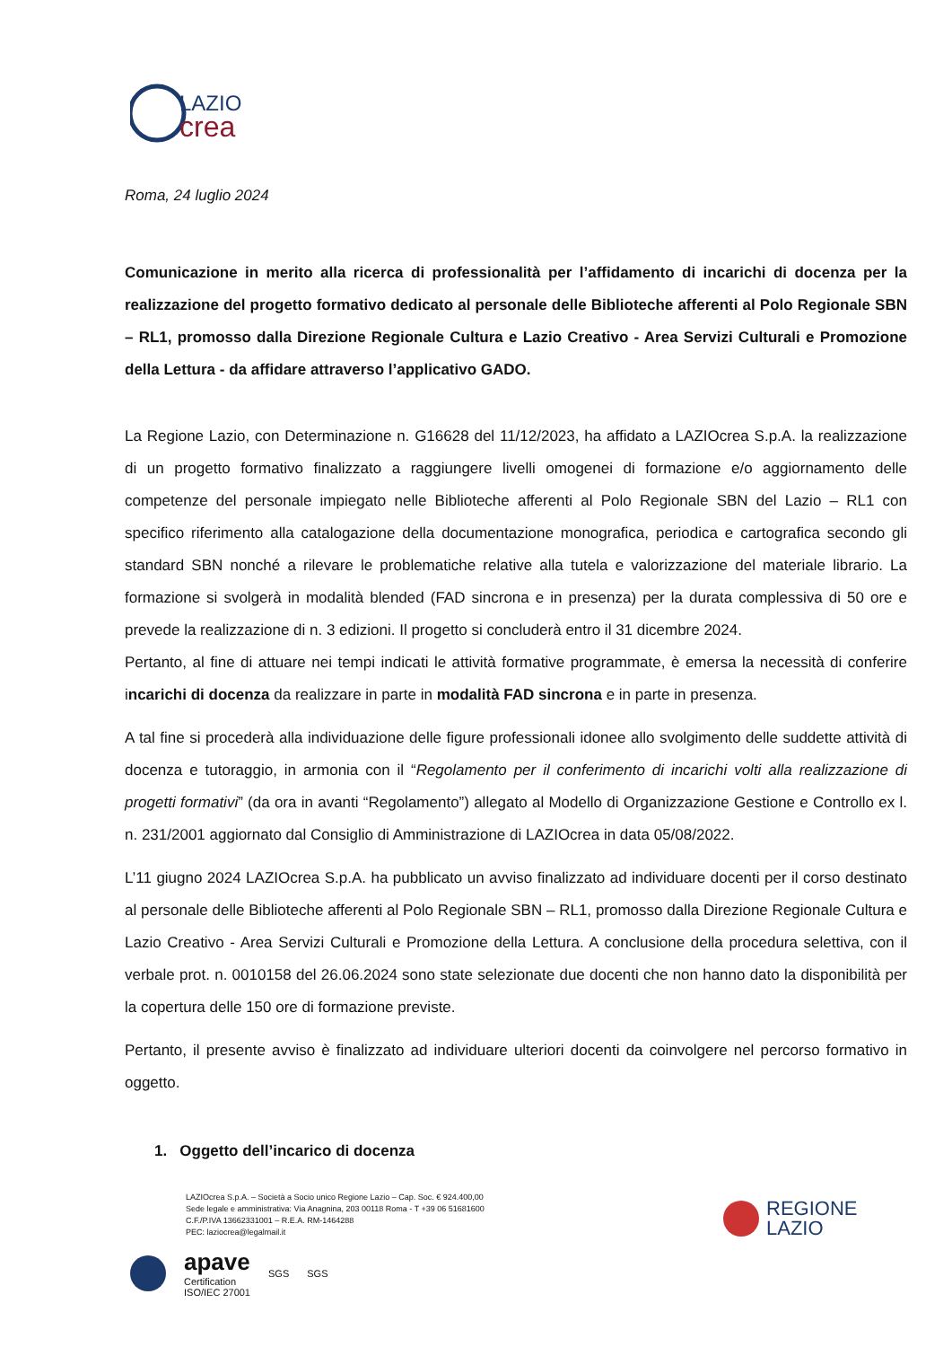LAZIO
crea
Roma, 24 luglio 2024
Comunicazione in merito alla ricerca di professionalità per l’affidamento di incarichi di docenza per la realizzazione del progetto formativo dedicato al personale delle Biblioteche afferenti al Polo Regionale SBN – RL1, promosso dalla Direzione Regionale Cultura e Lazio Creativo - Area Servizi Culturali e Promozione della Lettura - da affidare attraverso l’applicativo GADO.
La Regione Lazio, con Determinazione n. G16628 del 11/12/2023, ha affidato a LAZIOcrea S.p.A. la realizzazione di un progetto formativo finalizzato a raggiungere livelli omogenei di formazione e/o aggiornamento delle competenze del personale impiegato nelle Biblioteche afferenti al Polo Regionale SBN del Lazio – RL1 con specifico riferimento alla catalogazione della documentazione monografica, periodica e cartografica secondo gli standard SBN nonché a rilevare le problematiche relative alla tutela e valorizzazione del materiale librario. La formazione si svolgerà in modalità blended (FAD sincrona e in presenza) per la durata complessiva di 50 ore e prevede la realizzazione di n. 3 edizioni. Il progetto si concluderà entro il 31 dicembre 2024.
Pertanto, al fine di attuare nei tempi indicati le attività formative programmate, è emersa la necessità di conferire incarichi di docenza da realizzare in parte in modalità FAD sincrona e in parte in presenza.
A tal fine si procederà alla individuazione delle figure professionali idonee allo svolgimento delle suddette attività di docenza e tutoraggio, in armonia con il “Regolamento per il conferimento di incarichi volti alla realizzazione di progetti formativi” (da ora in avanti “Regolamento”) allegato al Modello di Organizzazione Gestione e Controllo ex l. n. 231/2001 aggiornato dal Consiglio di Amministrazione di LAZIOcrea in data 05/08/2022.
L’11 giugno 2024 LAZIOcrea S.p.A. ha pubblicato un avviso finalizzato ad individuare docenti per il corso destinato al personale delle Biblioteche afferenti al Polo Regionale SBN – RL1, promosso dalla Direzione Regionale Cultura e Lazio Creativo - Area Servizi Culturali e Promozione della Lettura. A conclusione della procedura selettiva, con il verbale prot. n. 0010158 del 26.06.2024 sono state selezionate due docenti che non hanno dato la disponibilità per la copertura delle 150 ore di formazione previste.
Pertanto, il presente avviso è finalizzato ad individuare ulteriori docenti da coinvolgere nel percorso formativo in oggetto.
1. Oggetto dell’incarico di docenza
LAZIOcrea S.p.A. – Società a Socio unico Regione Lazio – Cap. Soc. € 924.400,00
Sede legale e amministrativa: Via Anagnina, 203 00118 Roma - T +39 06 51681600
C.F./P.IVA 13662331001 – R.E.A. RM-1464288
PEC: laziocrea@legalmail.it
apave
Certification
ISO/IEC 27001 SGS SGS
REGIONE
LAZIO